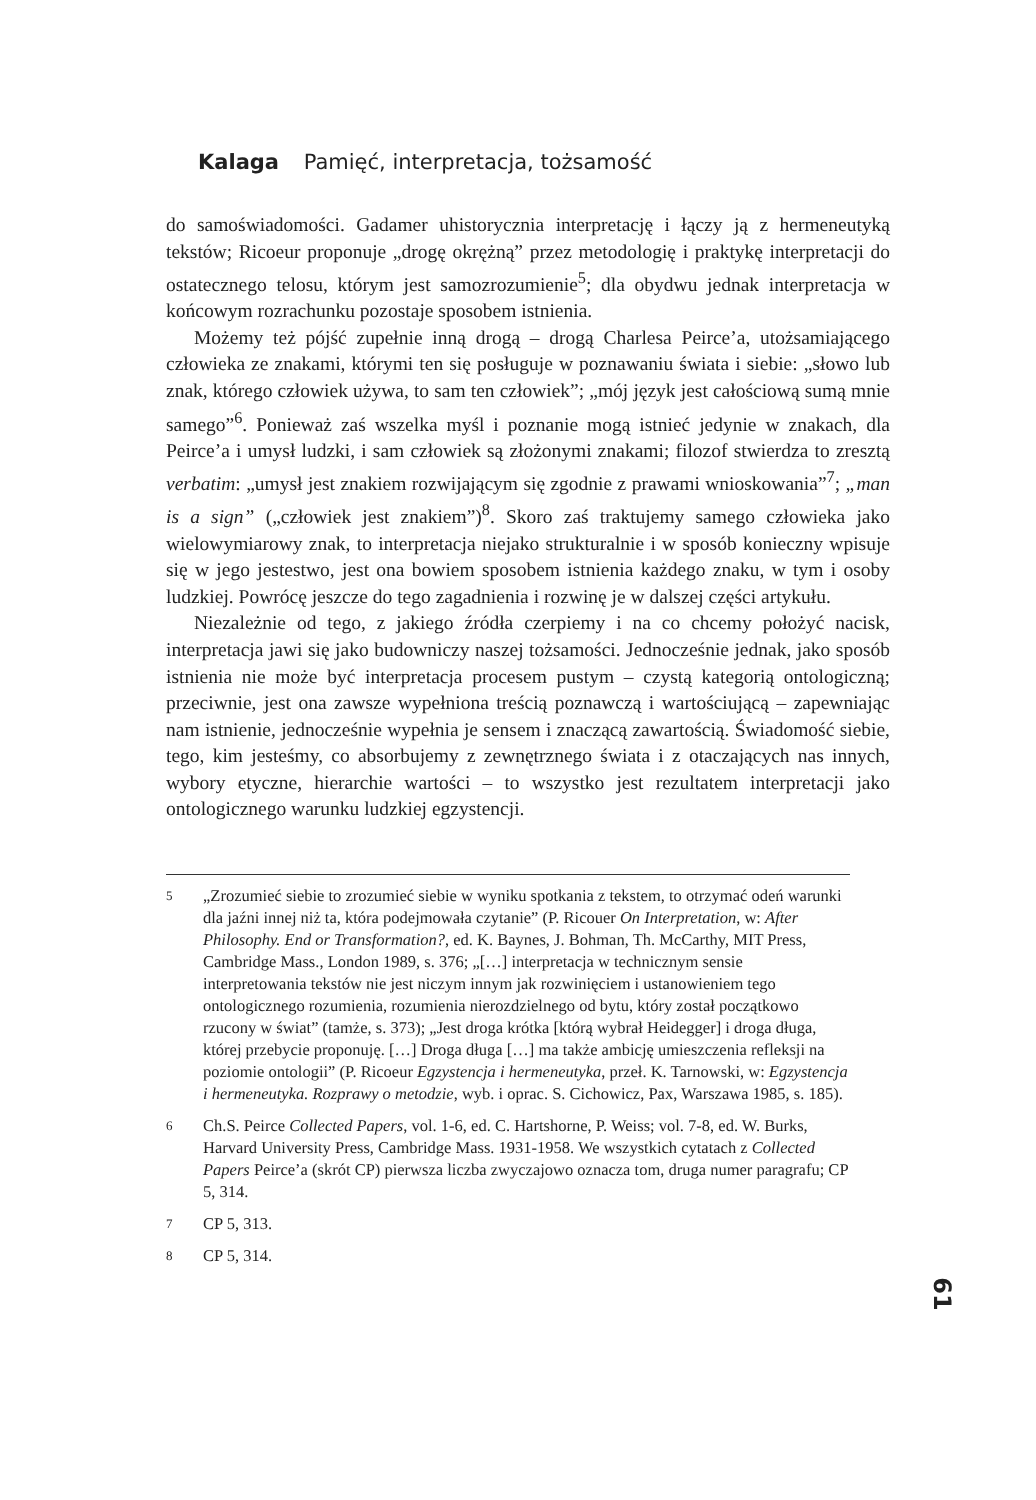Kalaga Pamięć, interpretacja, tożsamość
do samoświadomości. Gadamer uhistorycznia interpretację i łączy ją z hermeneutyką tekstów; Ricoeur proponuje „drogę okrężną” przez metodologię i praktykę interpretacji do ostatecznego telosu, którym jest samozrozumienie<sup>5</sup>; dla obydwu jednak interpretacja w końcowym rozrachunku pozostaje sposobem istnienia.
Możemy też pójść zupełnie inną drogą – drogą Charlesa Peirce’a, utożsamiającego człowieka ze znakami, którymi ten się posługuje w poznawaniu świata i siebie: „słowo lub znak, którego człowiek używa, to sam ten człowiek”; „mój język jest całościową sumą mnie samego”<sup>6</sup>. Ponieważ zaś wszelka myśl i poznanie mogą istnieć jedynie w znakach, dla Peirce’a i umysł ludzki, i sam człowiek są złożonymi znakami; filozof stwierdza to zresztą verbatim: „umysł jest znakiem rozwijającym się zgodnie z prawami wnioskowania”<sup>7</sup>; „man is a sign” („człowiek jest znakiem”)<sup>8</sup>. Skoro zaś traktujemy samego człowieka jako wielowymiarowy znak, to interpretacja niejako strukturalnie i w sposób konieczny wpisuje się w jego jestestwo, jest ona bowiem sposobem istnienia każdego znaku, w tym i osoby ludzkiej. Powrócę jeszcze do tego zagadnienia i rozwinę je w dalszej części artykułu.
Niezależnie od tego, z jakiego źródła czerpiemy i na co chcemy położyć nacisk, interpretacja jawi się jako budowniczy naszej tożsamości. Jednocześnie jednak, jako sposób istnienia nie może być interpretacja procesem pustym – czystą kategorią ontologiczną; przeciwnie, jest ona zawsze wypełniona treścią poznawczą i wartościującą – zapewniając nam istnienie, jednocześnie wypełnia je sensem i znaczącą zawartością. Świadomość siebie, tego, kim jesteśmy, co absorbujemy z zewnętrznego świata i z otaczających nas innych, wybory etyczne, hierarchie wartości – to wszystko jest rezultatem interpretacji jako ontologicznego warunku ludzkiej egzystencji.
5 „Zrozumieć siebie to zrozumieć siebie w wyniku spotkania z tekstem, to otrzymać odeń warunki dla jaźni innej niż ta, która podejmowała czytanie” (P. Ricouer On Interpretation, w: After Philosophy. End or Transformation?, ed. K. Baynes, J. Bohman, Th. McCarthy, MIT Press, Cambridge Mass., London 1989, s. 376; „[…] interpretacja w technicznym sensie interpretowania tekstów nie jest niczym innym jak rozwinięciem i ustanowieniem tego ontologicznego rozumienia, rozumienia nierozdzielnego od bytu, który został początkowo rzucony w świat” (tamże, s. 373); „Jest droga krótka [którą wybrał Heidegger] i droga długa, której przebycie proponuję. […] Droga długa […] ma także ambicję umieszczenia refleksji na poziomie ontologii” (P. Ricoeur Egzystencja i hermeneutyka, przeł. K. Tarnowski, w: Egzystencja i hermeneutyka. Rozprawy o metodzie, wyb. i oprac. S. Cichowicz, Pax, Warszawa 1985, s. 185).
6 Ch.S. Peirce Collected Papers, vol. 1-6, ed. C. Hartshorne, P. Weiss; vol. 7-8, ed. W. Burks, Harvard University Press, Cambridge Mass. 1931-1958. We wszystkich cytatach z Collected Papers Peirce’a (skrót CP) pierwsza liczba zwyczajowo oznacza tom, druga numer paragrafu; CP 5, 314.
7 CP 5, 313.
8 CP 5, 314.
61